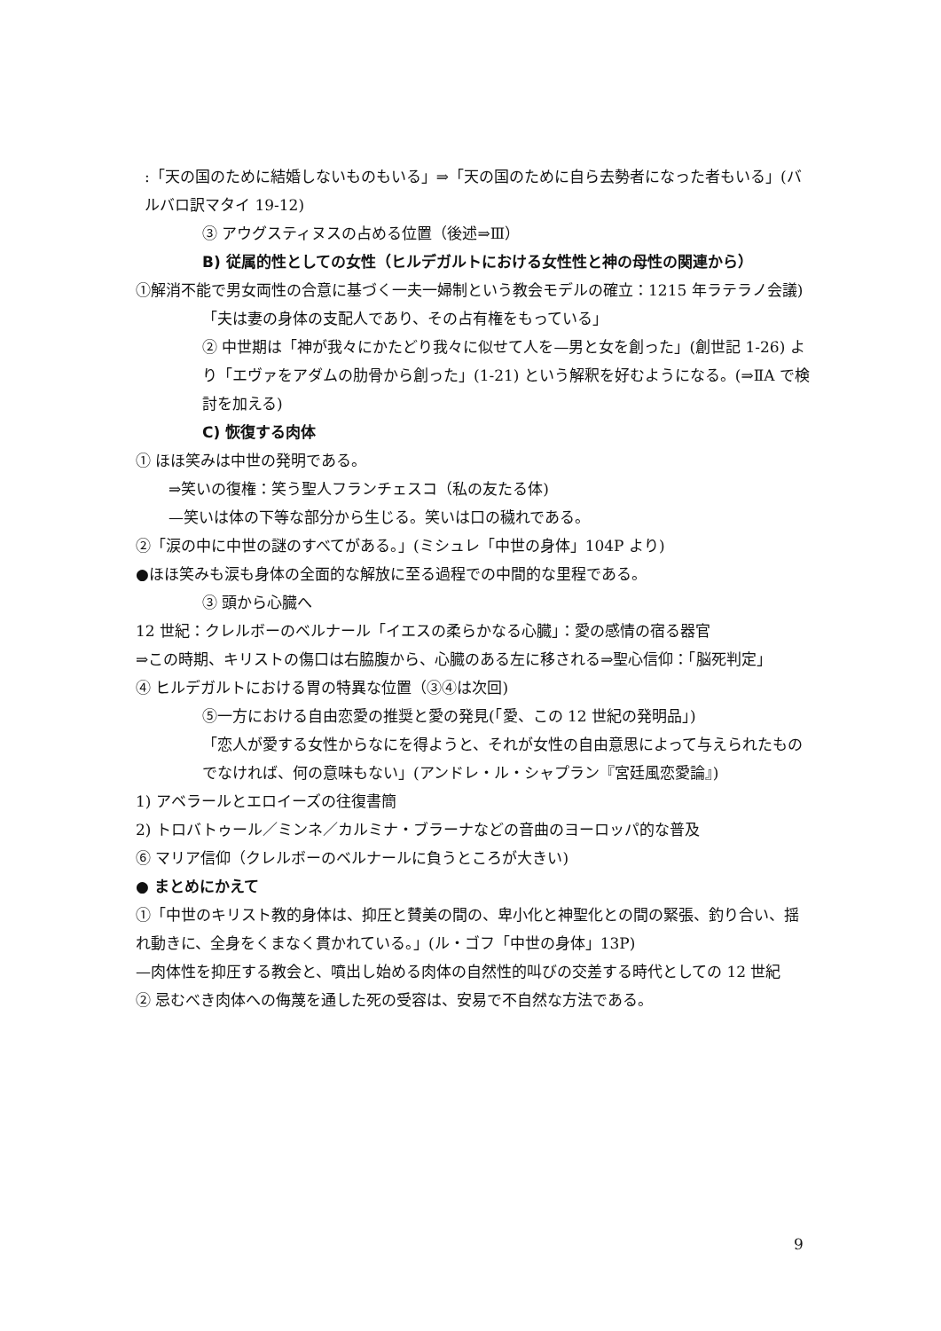:「天の国のために結婚しないものもいる」⇒「天の国のために自ら去勢者になった者もいる」(バルバロ訳マタイ 19-12)
③ アウグスティヌスの占める位置（後述⇒Ⅲ）
B) 従属的性としての女性（ヒルデガルトにおける女性性と神の母性の関連から）
①解消不能で男女両性の合意に基づく一夫一婦制という教会モデルの確立：1215 年ラテラノ会議)
「夫は妻の身体の支配人であり、その占有権をもっている」
② 中世期は「神が我々にかたどり我々に似せて人を—男と女を創った」(創世記 1-26) より「エヴァをアダムの肋骨から創った」(1-21) という解釈を好むようになる。(⇒ⅡA で検討を加える)
C) 恢復する肉体
① ほほ笑みは中世の発明である。
⇒笑いの復権：笑う聖人フランチェスコ（私の友たる体)
—笑いは体の下等な部分から生じる。笑いは口の穢れである。
②「涙の中に中世の謎のすべてがある。」(ミシュレ「中世の身体」104P より)
●ほほ笑みも涙も身体の全面的な解放に至る過程での中間的な里程である。
③ 頭から心臓へ
12 世紀：クレルボーのベルナール「イエスの柔らかなる心臓」：愛の感情の宿る器官
⇒この時期、キリストの傷口は右脇腹から、心臓のある左に移される⇒聖心信仰：「脳死判定」
④ ヒルデガルトにおける胃の特異な位置（③④は次回)
⑤一方における自由恋愛の推奨と愛の発見(「愛、この 12 世紀の発明品」)
「恋人が愛する女性からなにを得ようと、それが女性の自由意思によって与えられたものでなければ、何の意味もない」(アンドレ・ル・シャプラン『宮廷風恋愛論』)
1) アベラールとエロイーズの往復書簡
2) トロバトゥール／ミンネ／カルミナ・ブラーナなどの音曲のヨーロッパ的な普及
⑥ マリア信仰（クレルボーのベルナールに負うところが大きい)
● まとめにかえて
①「中世のキリスト教的身体は、抑圧と賛美の間の、卑小化と神聖化との間の緊張、釣り合い、揺れ動きに、全身をくまなく貫かれている。」(ル・ゴフ「中世の身体」13P)
—肉体性を抑圧する教会と、噴出し始める肉体の自然性的叫びの交差する時代としての 12 世紀
② 忌むべき肉体への侮蔑を通した死の受容は、安易で不自然な方法である。
9